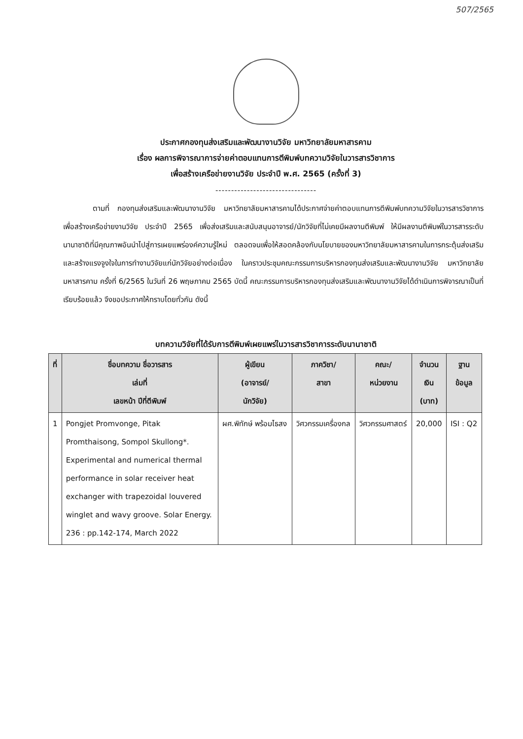507/2565
ประกาศกองทุนส่งเสริมและพัฒนางานวิจัย มหาวิทยาลัยมหาสารคาม
เรื่อง ผลการพิจารณาการจ่ายค่าตอบแทนการตีพิมพ์บทความวิจัยในวารสารวิชาการ
เพื่อสร้างเครือข่ายงานวิจัย ประจำปี พ.ศ. 2565 (ครั้งที่ 3)
--------------------------------
ตามที่ กองทุนส่งเสริมและพัฒนางานวิจัย มหาวิทยาลัยมหาสารคามได้ประกาศจ่ายค่าตอบแทนการตีพิมพ์บทความวิจัยในวารสารวิชาการ เพื่อสร้างเครือข่ายงานวิจัย ประจำปี 2565 เพื่อส่งเสริมและสนับสนุนอาจารย์/นักวิจัยที่ไม่เคยมีผลงานตีพิมพ์ ให้มีผลงานตีพิมพ์ในวารสารระดับนานาชาติที่มีคุณภาพอันนำไปสู่การเผยแพร่องค์ความรู้ใหม่ ตลอดจนเพื่อให้สอดคล้องกับนโยบายของมหาวิทยาลัยมหาสารคามในการกระตุ้นส่งเสริม และสร้างแรงจูงใจในการทำงานวิจัยแก่นักวิจัยอย่างต่อเนื่อง ในคราวประชุมคณะกรรมการบริหารกองทุนส่งเสริมและพัฒนางานวิจัย มหาวิทยาลัยมหาสารคาม ครั้งที่ 6/2565 ในวันที่ 26 พฤษภาคม 2565 บัดนี้ คณะกรรมการบริหารกองทุนส่งเสริมและพัฒนางานวิจัยได้ดำเนินการพิจารณาเป็นที่เรียบร้อยแล้ว จึงขอประกาศให้ทราบโดยทั่วกัน ดังนี้
บทความวิจัยที่ได้รับการตีพิมพ์เผยแพร่ในวารสารวิชาการระดับนานาชาติ
| ที่ | ชื่อบทความ ชื่อวารสาร เล่มที่ เลขหน้า ปีที่ตีพิมพ์ | ผู้เขียน (อาจารย์/ นักวิจัย) | ภาควิชา/ สาขา | คณะ/ หน่วยงาน | จำนวน เงิน (บาท) | ฐาน ข้อมูล |
| --- | --- | --- | --- | --- | --- | --- |
| 1 | Pongjet Promvonge, Pitak Promthaisong, Sompol Skullong*. Experimental and numerical thermal performance in solar receiver heat exchanger with trapezoidal louvered winglet and wavy groove. Solar Energy. 236 : pp.142-174, March 2022 | ผศ.พิทักษ์ พร้อมไธสง | วิศวกรรมเครื่องกล | วิศวกรรมศาสตร์ | 20,000 | ISI : Q2 |